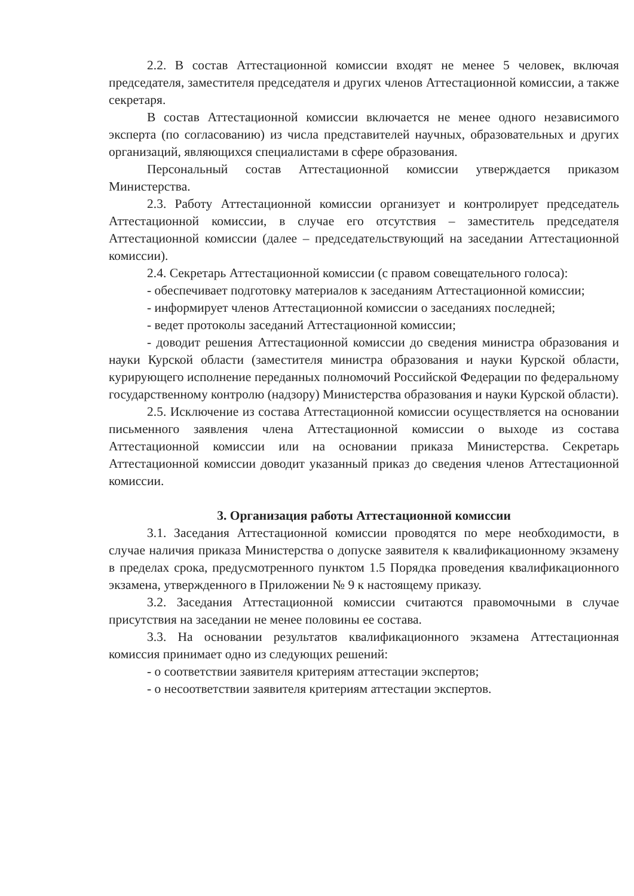2.2. В состав Аттестационной комиссии входят не менее 5 человек, включая председателя, заместителя председателя и других членов Аттестационной комиссии, а также секретаря.
В состав Аттестационной комиссии включается не менее одного независимого эксперта (по согласованию) из числа представителей научных, образовательных и других организаций, являющихся специалистами в сфере образования.
Персональный состав Аттестационной комиссии утверждается приказом Министерства.
2.3. Работу Аттестационной комиссии организует и контролирует председатель Аттестационной комиссии, в случае его отсутствия – заместитель председателя Аттестационной комиссии (далее – председательствующий на заседании Аттестационной комиссии).
2.4. Секретарь Аттестационной комиссии (с правом совещательного голоса):
- обеспечивает подготовку материалов к заседаниям Аттестационной комиссии;
- информирует членов Аттестационной комиссии о заседаниях последней;
- ведет протоколы заседаний Аттестационной комиссии;
- доводит решения Аттестационной комиссии до сведения министра образования и науки Курской области (заместителя министра образования и науки Курской области, курирующего исполнение переданных полномочий Российской Федерации по федеральному государственному контролю (надзору) Министерства образования и науки Курской области).
2.5. Исключение из состава Аттестационной комиссии осуществляется на основании письменного заявления члена Аттестационной комиссии о выходе из состава Аттестационной комиссии или на основании приказа Министерства. Секретарь Аттестационной комиссии доводит указанный приказ до сведения членов Аттестационной комиссии.
3. Организация работы Аттестационной комиссии
3.1. Заседания Аттестационной комиссии проводятся по мере необходимости, в случае наличия приказа Министерства о допуске заявителя к квалификационному экзамену в пределах срока, предусмотренного пунктом 1.5 Порядка проведения квалификационного экзамена, утвержденного в Приложении № 9 к настоящему приказу.
3.2. Заседания Аттестационной комиссии считаются правомочными в случае присутствия на заседании не менее половины ее состава.
3.3. На основании результатов квалификационного экзамена Аттестационная комиссия принимает одно из следующих решений:
- о соответствии заявителя критериям аттестации экспертов;
- о несоответствии заявителя критериям аттестации экспертов.